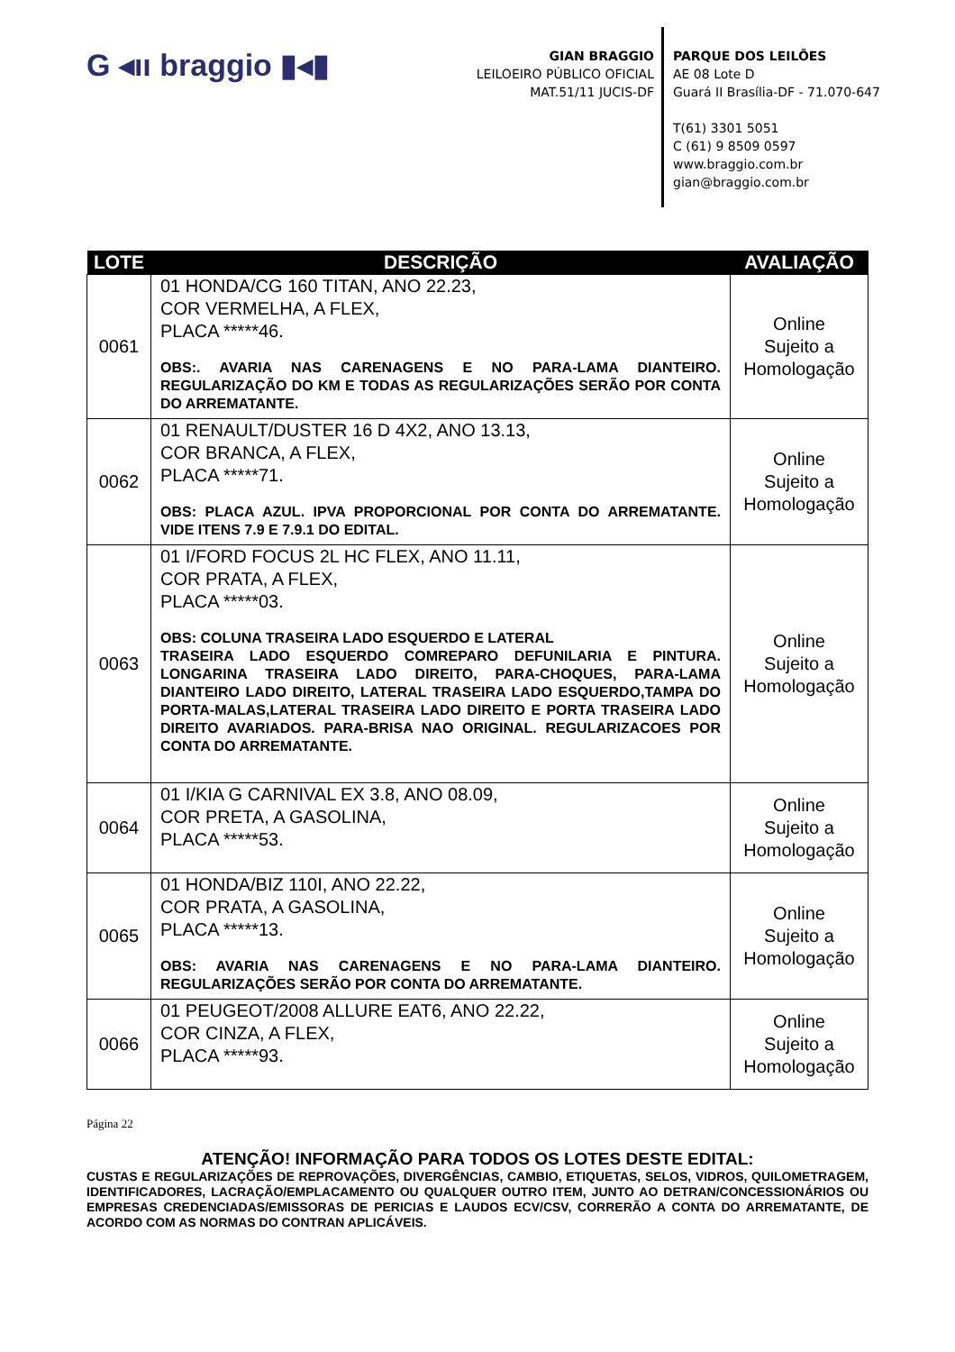G ◂ıı braggio ▮◂▮
GIAN BRAGGIO
LEILOEIRO PÚBLICO OFICIAL
MAT.51/11 JUCIS-DF
PARQUE DOS LEILÕES
AE 08 Lote D
Guará II Brasília-DF - 71.070-647
T(61) 3301 5051
C (61) 9 8509 0597
www.braggio.com.br
gian@braggio.com.br
| LOTE | DESCRIÇÃO | AVALIAÇÃO |
| --- | --- | --- |
| 0061 | 01 HONDA/CG 160 TITAN, ANO 22.23, COR VERMELHA, A FLEX, PLACA *****46. OBS:. AVARIA NAS CARENAGENS E NO PARA-LAMA DIANTEIRO. REGULARIZAÇÃO DO KM E TODAS AS REGULARIZAÇÕES SERÃO POR CONTA DO ARREMATANTE. | Online Sujeito a Homologação |
| 0062 | 01 RENAULT/DUSTER 16 D 4X2, ANO 13.13, COR BRANCA, A FLEX, PLACA *****71. OBS: PLACA AZUL. IPVA PROPORCIONAL POR CONTA DO ARREMATANTE. VIDE ITENS 7.9 E 7.9.1 DO EDITAL. | Online Sujeito a Homologação |
| 0063 | 01 I/FORD FOCUS 2L HC FLEX, ANO 11.11, COR PRATA, A FLEX, PLACA *****03. OBS: COLUNA TRASEIRA LADO ESQUERDO E LATERAL TRASEIRA LADO ESQUERDO COMREPARO DEFUNILARIA E PINTURA. LONGARINA TRASEIRA LADO DIREITO, PARA-CHOQUES, PARA-LAMA DIANTEIRO LADO DIREITO, LATERAL TRASEIRA LADO ESQUERDO,TAMPA DO PORTA-MALAS,LATERAL TRASEIRA LADO DIREITO E PORTA TRASEIRA LADO DIREITO AVARIADOS. PARA-BRISA NAO ORIGINAL. REGULARIZACOES POR CONTA DO ARREMATANTE. | Online Sujeito a Homologação |
| 0064 | 01 I/KIA G CARNIVAL EX 3.8, ANO 08.09, COR PRETA, A GASOLINA, PLACA *****53. | Online Sujeito a Homologação |
| 0065 | 01 HONDA/BIZ 110I, ANO 22.22, COR PRATA, A GASOLINA, PLACA *****13. OBS: AVARIA NAS CARENAGENS E NO PARA-LAMA DIANTEIRO. REGULARIZAÇÕES SERÃO POR CONTA DO ARREMATANTE. | Online Sujeito a Homologação |
| 0066 | 01 PEUGEOT/2008 ALLURE EAT6, ANO 22.22, COR CINZA, A FLEX, PLACA *****93. | Online Sujeito a Homologação |
Página 22
ATENÇÃO! INFORMAÇÃO PARA TODOS OS LOTES DESTE EDITAL:
CUSTAS E REGULARIZAÇÕES DE REPROVAÇÕES, DIVERGÊNCIAS, CAMBIO, ETIQUETAS, SELOS, VIDROS, QUILOMETRAGEM, IDENTIFICADORES, LACRAÇÃO/EMPLACAMENTO OU QUALQUER OUTRO ITEM, JUNTO AO DETRAN/CONCESSIONÁRIOS OU EMPRESAS CREDENCIADAS/EMISSORAS DE PERICIAS E LAUDOS ECV/CSV, CORRERÃO A CONTA DO ARREMATANTE, DE ACORDO COM AS NORMAS DO CONTRAN APLICÁVEIS.